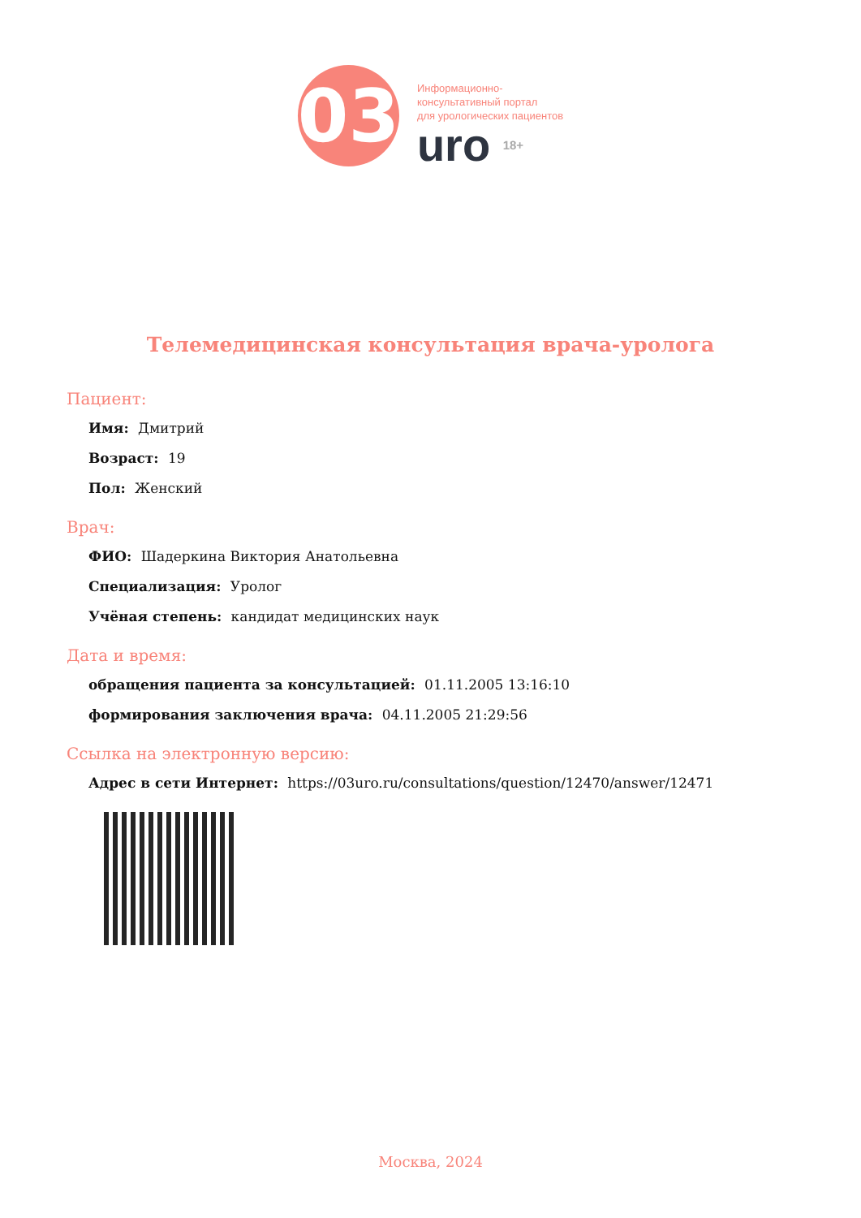03
Информационно-
консультативный портал
для урологических пациентов
uro 18+
Телемедицинская консультация врача-уролога
Пациент:
Имя: Дмитрий
Возраст: 19
Пол: Женский
Врач:
ФИО: Шадеркина Виктория Анатольевна
Специализация: Уролог
Учёная степень: кандидат медицинских наук
Дата и время:
обращения пациента за консультацией: 01.11.2005 13:16:10
формирования заключения врача: 04.11.2005 21:29:56
Ссылка на электронную версию:
Адрес в сети Интернет: https://03uro.ru/consultations/question/12470/answer/12471
Москва, 2024